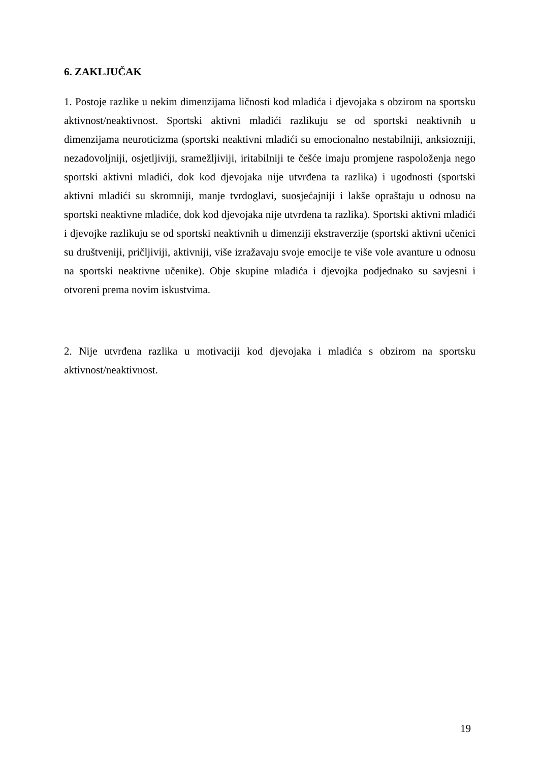6. ZAKLJUČAK
1. Postoje razlike u nekim dimenzijama ličnosti kod mladića i djevojaka s obzirom na sportsku aktivnost/neaktivnost. Sportski aktivni mladići razlikuju se od sportski neaktivnih u dimenzijama neuroticizma (sportski neaktivni mladići su emocionalno nestabilniji, anksiozniji, nezadovoljniji, osjetljiviji, sramežljiviji, iritabilniji te češće imaju promjene raspoloženja nego sportski aktivni mladići, dok kod djevojaka nije utvrđena ta razlika) i ugodnosti (sportski aktivni mladići su skromniji, manje tvrdoglavi, suosjećajniji i lakše opraštaju u odnosu na sportski neaktivne mladiće, dok kod djevojaka nije utvrđena ta razlika). Sportski aktivni mladići i djevojke razlikuju se od sportski neaktivnih u dimenziji ekstraverzije (sportski aktivni učenici su društveniji, pričljiviji, aktivniji, više izražavaju svoje emocije te više vole avanture u odnosu na sportski neaktivne učenike). Obje skupine mladića i djevojka podjednako su savjesni i otvoreni prema novim iskustvima.
2. Nije utvrđena razlika u motivaciji kod djevojaka i mladića s obzirom na sportsku aktivnost/neaktivnost.
19